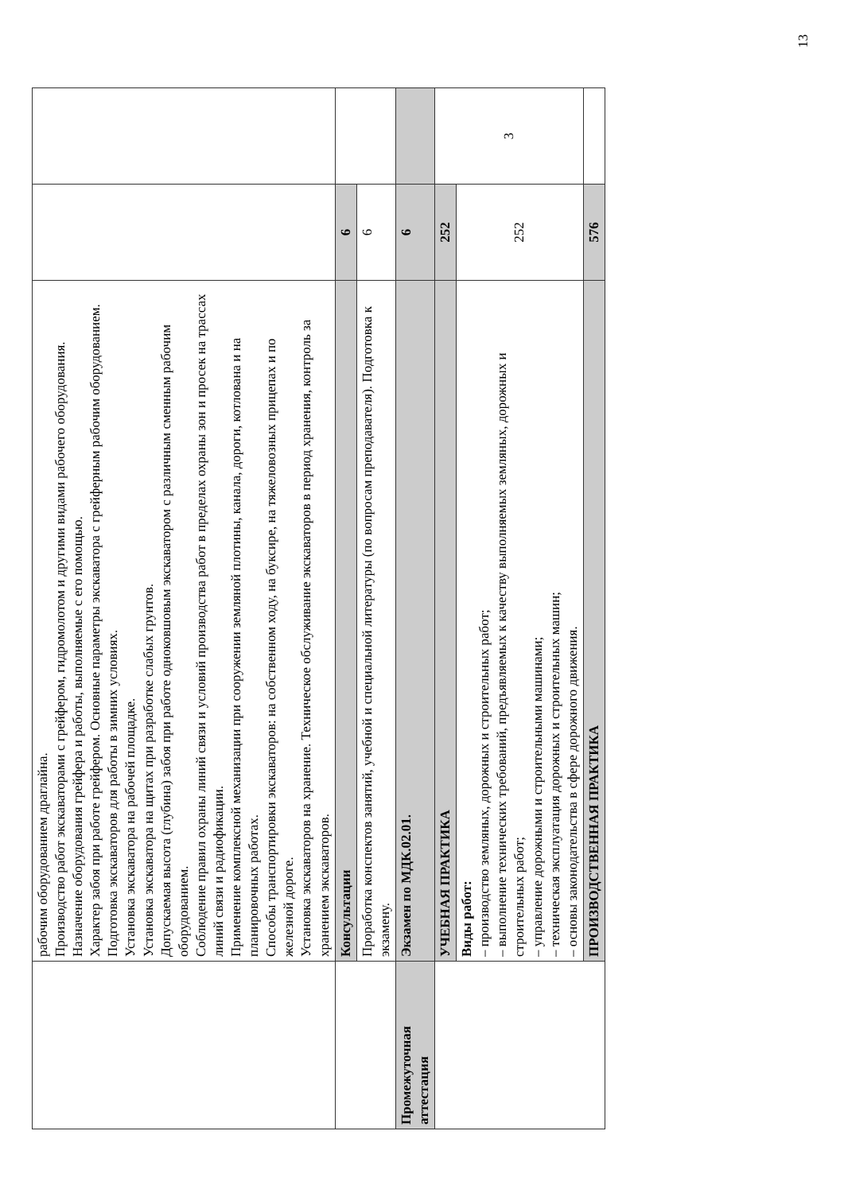| | рабочим оборудованием драглайна. Производство работ экскаваторами с грейфером, гидромолотом и другими видами рабочего оборудования. Назначение оборудования грейфера и работы, выполняемые с его помощью. Характер забоя при работе грейфером. Основные параметры экскаватора с грейферным рабочим оборудованием. Подготовка экскаваторов для работы в зимних условиях. Установка экскаватора на рабочей площадке. Установка экскаватора на щитах при разработке слабых грунтов. Допускаемая высота (глубина) забоя при работе одноковшовым экскаватором с различным сменным рабочим оборудованием. Соблюдение правил охраны линий связи и условий производства работ в пределах охраны зон и просек на трассах линий связи и радиофикации. Применение комплексной механизации при сооружении земляной плотины, канала, дороги, котлована и на планировочных работах. Способы транспортировки экскаваторов: на собственном ходу, на буксире, на тяжеловозных прицепах и по железной дороге. Установка экскаваторов на хранение. Техническое обслуживание экскаваторов в период хранения, контроль за хранением экскаваторов. | | |
| | Консультации | 6 | |
| | Проработка конспектов занятий, учебной и специальной литературы (по вопросам преподавателя). Подготовка к экзамену. | 6 | |
| Промежуточная аттестация | Экзамен по МДК.02.01. | 6 | |
| | УЧЕБНАЯ ПРАКТИКА | 252 | 3 |
| | Виды работ: – производство земляных, дорожных и строительных работ; – выполнение технических требований, предъявляемых к качеству выполняемых земляных, дорожных и строительных работ; – управление дорожными и строительными машинами; – техническая эксплуатация дорожных и строительных машин; – основы законодательства в сфере дорожного движения. | 252 | |
| | ПРОИЗВОДСТВЕННАЯ ПРАКТИКА | 576 | |
13